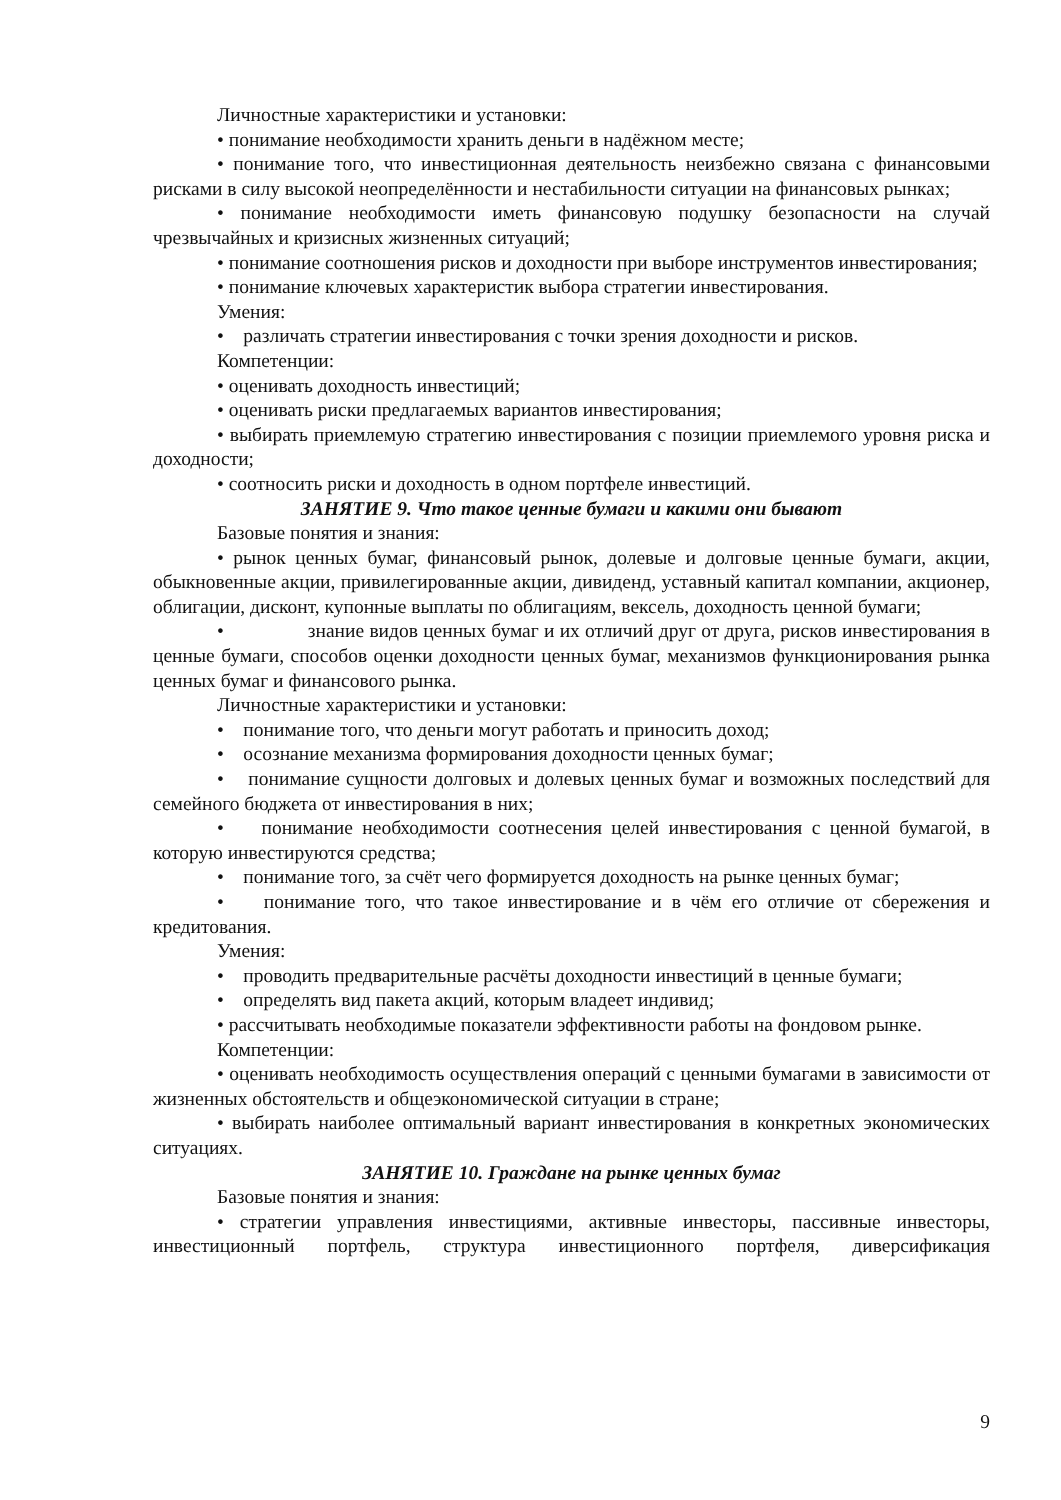Личностные характеристики и установки:
• понимание необходимости хранить деньги в надёжном месте;
• понимание того, что инвестиционная деятельность неизбежно связана с финансовыми рисками в силу высокой неопределённости и нестабильности ситуации на финансовых рынках;
• понимание необходимости иметь финансовую подушку безопасности на случай чрезвычайных и кризисных жизненных ситуаций;
• понимание соотношения рисков и доходности при выборе инструментов инвестирования;
• понимание ключевых характеристик выбора стратегии инвестирования.
Умения:
• различать стратегии инвестирования с точки зрения доходности и рисков.
Компетенции:
• оценивать доходность инвестиций;
• оценивать риски предлагаемых вариантов инвестирования;
• выбирать приемлемую стратегию инвестирования с позиции приемлемого уровня риска и доходности;
• соотносить риски и доходность в одном портфеле инвестиций.
ЗАНЯТИЕ 9. Что такое ценные бумаги и какими они бывают
Базовые понятия и знания:
• рынок ценных бумаг, финансовый рынок, долевые и долговые ценные бумаги, акции, обыкновенные акции, привилегированные акции, дивиденд, уставный капитал компании, акционер, облигации, дисконт, купонные выплаты по облигациям, вексель, доходность ценной бумаги;
• знание видов ценных бумаг и их отличий друг от друга, рисков инвестирования в ценные бумаги, способов оценки доходности ценных бумаг, механизмов функционирования рынка ценных бумаг и финансового рынка.
Личностные характеристики и установки:
• понимание того, что деньги могут работать и приносить доход;
• осознание механизма формирования доходности ценных бумаг;
• понимание сущности долговых и долевых ценных бумаг и возможных последствий для семейного бюджета от инвестирования в них;
• понимание необходимости соотнесения целей инвестирования с ценной бумагой, в которую инвестируются средства;
• понимание того, за счёт чего формируется доходность на рынке ценных бумаг;
• понимание того, что такое инвестирование и в чём его отличие от сбережения и кредитования.
Умения:
• проводить предварительные расчёты доходности инвестиций в ценные бумаги;
• определять вид пакета акций, которым владеет индивид;
• рассчитывать необходимые показатели эффективности работы на фондовом рынке.
Компетенции:
• оценивать необходимость осуществления операций с ценными бумагами в зависимости от жизненных обстоятельств и общеэкономической ситуации в стране;
• выбирать наиболее оптимальный вариант инвестирования в конкретных экономических ситуациях.
ЗАНЯТИЕ 10. Граждане на рынке ценных бумаг
Базовые понятия и знания:
• стратегии управления инвестициями, активные инвесторы, пассивные инвесторы, инвестиционный портфель, структура инвестиционного портфеля, диверсификация
9